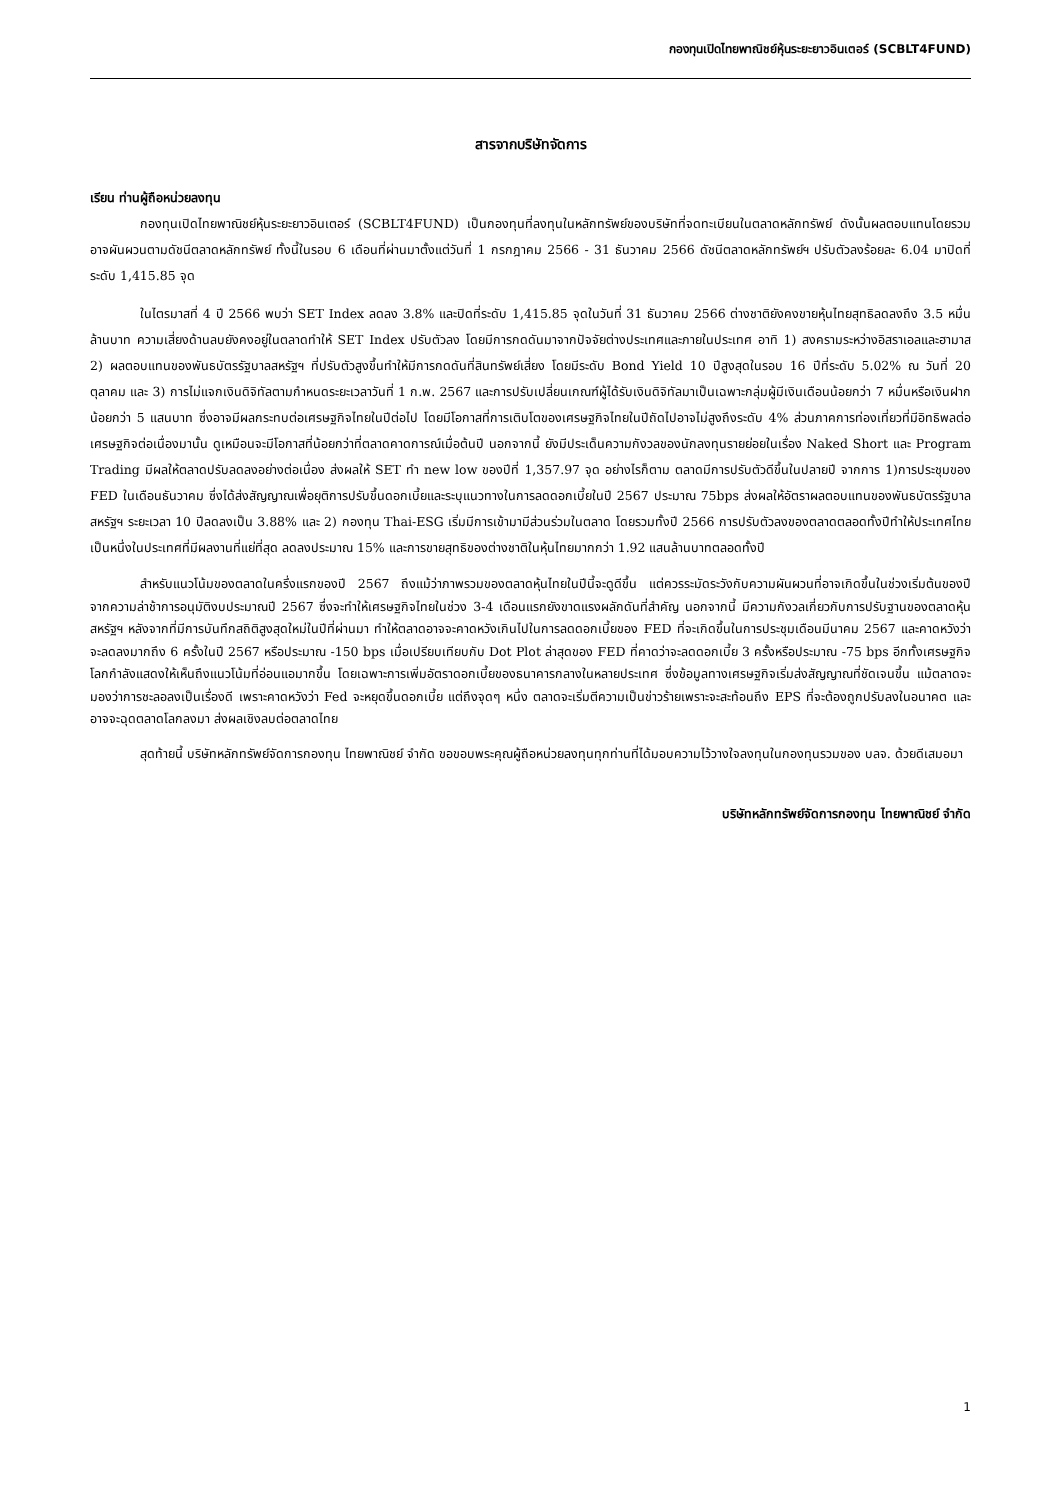กองทุนเปิดไทยพาณิชย์หุ้นระยะยาวอินเตอร์ (SCBLT4FUND)
สารจากบริษัทจัดการ
เรียน ท่านผู้ถือหน่วยลงทุน
กองทุนเปิดไทยพาณิชย์หุ้นระยะยาวอินเตอร์ (SCBLT4FUND) เป็นกองทุนที่ลงทุนในหลักทรัพย์ของบริษัทที่จดทะเบียนในตลาดหลักทรัพย์ ดังนั้นผลตอบแทนโดยรวมอาจผันผวนตามดัชนีตลาดหลักทรัพย์ ทั้งนี้ในรอบ 6 เดือนที่ผ่านมาตั้งแต่วันที่ 1 กรกฎาคม 2566 - 31 ธันวาคม 2566 ดัชนีตลาดหลักทรัพย์ฯ ปรับตัวลงร้อยละ 6.04 มาปิดที่ระดับ 1,415.85 จุด
ในไตรมาสที่ 4 ปี 2566 พบว่า SET Index ลดลง 3.8% และปิดที่ระดับ 1,415.85 จุดในวันที่ 31 ธันวาคม 2566 ต่างชาติยังคงขายหุ้นไทยสุทธิลดลงถึง 3.5 หมื่นล้านบาท ความเสี่ยงด้านลบยังคงอยู่ในตลาดทำให้ SET Index ปรับตัวลง โดยมีการกดดันมาจากปัจจัยต่างประเทศและภายในประเทศ อาทิ 1) สงครามระหว่างอิสราเอลและฮามาส 2) ผลตอบแทนของพันธบัตรรัฐบาลสหรัฐฯ ที่ปรับตัวสูงขึ้นทำให้มีการกดดันที่สินทรัพย์เสี่ยง โดยมีระดับ Bond Yield 10 ปีสูงสุดในรอบ 16 ปีที่ระดับ 5.02% ณ วันที่ 20 ตุลาคม และ 3) การไม่แจกเงินดิจิทัลตามกำหนดระยะเวลาวันที่ 1 ก.พ. 2567 และการปรับเปลี่ยนเกณฑ์ผู้ได้รับเงินดิจิทัลมาเป็นเฉพาะกลุ่มผู้มีเงินเดือนน้อยกว่า 7 หมื่นหรือเงินฝากน้อยกว่า 5 แสนบาท ซึ่งอาจมีผลกระทบต่อเศรษฐกิจไทยในปีต่อไป โดยมีโอกาสที่การเติบโตของเศรษฐกิจไทยในปีถัดไปอาจไม่สูงถึงระดับ 4% ส่วนภาคการท่องเที่ยวที่มีอิทธิพลต่อเศรษฐกิจต่อเนื่องมานั้น ดูเหมือนจะมีโอกาสที่น้อยกว่าที่ตลาดคาดการณ์เมื่อต้นปี นอกจากนี้ ยังมีประเด็นความกังวลของนักลงทุนรายย่อยในเรื่อง Naked Short และ Program Trading มีผลให้ตลาดปรับลดลงอย่างต่อเนื่อง ส่งผลให้ SET ทำ new low ของปีที่ 1,357.97 จุด อย่างไรก็ตาม ตลาดมีการปรับตัวดีขึ้นในปลายปี จากการ 1)การประชุมของ FED ในเดือนธันวาคม ซึ่งได้ส่งสัญญาณเพื่อยุติการปรับขึ้นดอกเบี้ยและระบุแนวทางในการลดดอกเบี้ยในปี 2567 ประมาณ 75bps ส่งผลให้อัตราผลตอบแทนของพันธบัตรรัฐบาลสหรัฐฯ ระยะเวลา 10 ปีลดลงเป็น 3.88% และ 2) กองทุน Thai-ESG เริ่มมีการเข้ามามีส่วนร่วมในตลาด โดยรวมทั้งปี 2566 การปรับตัวลงของตลาดตลอดทั้งปีทำให้ประเทศไทยเป็นหนึ่งในประเทศที่มีผลงานที่แย่ที่สุด ลดลงประมาณ 15% และการขายสุทธิของต่างชาติในหุ้นไทยมากกว่า 1.92 แสนล้านบาทตลอดทั้งปี
สำหรับแนวโน้มของตลาดในครึ่งแรกของปี 2567 ถึงแม้ว่าภาพรวมของตลาดหุ้นไทยในปีนี้จะดูดีขึ้น แต่ควรระมัดระวังกับความผันผวนที่อาจเกิดขึ้นในช่วงเริ่มต้นของปี จากความล่าช้าการอนุมัติงบประมาณปี 2567 ซึ่งจะทำให้เศรษฐกิจไทยในช่วง 3-4 เดือนแรกยังขาดแรงผลักดันที่สำคัญ นอกจากนี้ มีความกังวลเกี่ยวกับการปรับฐานของตลาดหุ้นสหรัฐฯ หลังจากที่มีการบันทึกสถิติสูงสุดใหม่ในปีที่ผ่านมา ทำให้ตลาดอาจจะคาดหวังเกินไปในการลดดอกเบี้ยของ FED ที่จะเกิดขึ้นในการประชุมเดือนมีนาคม 2567 และคาดหวังว่าจะลดลงมากถึง 6 ครั้งในปี 2567 หรือประมาณ -150 bps เมื่อเปรียบเทียบกับ Dot Plot ล่าสุดของ FED ที่คาดว่าจะลดดอกเบี้ย 3 ครั้งหรือประมาณ -75 bps อีกทั้งเศรษฐกิจโลกกำลังแสดงให้เห็นถึงแนวโน้มที่อ่อนแอมากขึ้น โดยเฉพาะการเพิ่มอัตราดอกเบี้ยของธนาคารกลางในหลายประเทศ ซึ่งข้อมูลทางเศรษฐกิจเริ่มส่งสัญญาณที่ชัดเจนขึ้น แม้ตลาดจะมองว่าการชะลอลงเป็นเรื่องดี เพราะคาดหวังว่า Fed จะหยุดขึ้นดอกเบี้ย แต่ถึงจุดๆ หนึ่ง ตลาดจะเริ่มตีความเป็นข่าวร้ายเพราะจะสะท้อนถึง EPS ที่จะต้องถูกปรับลงในอนาคต และอาจจะฉุดตลาดโลกลงมา ส่งผลเชิงลบต่อตลาดไทย
สุดท้ายนี้ บริษัทหลักทรัพย์จัดการกองทุน ไทยพาณิชย์ จำกัด ขอขอบพระคุณผู้ถือหน่วยลงทุนทุกท่านที่ได้มอบความไว้วางใจลงทุนในกองทุนรวมของ บลจ. ด้วยดีเสมอมา
บริษัทหลักทรัพย์จัดการกองทุน ไทยพาณิชย์ จำกัด
1